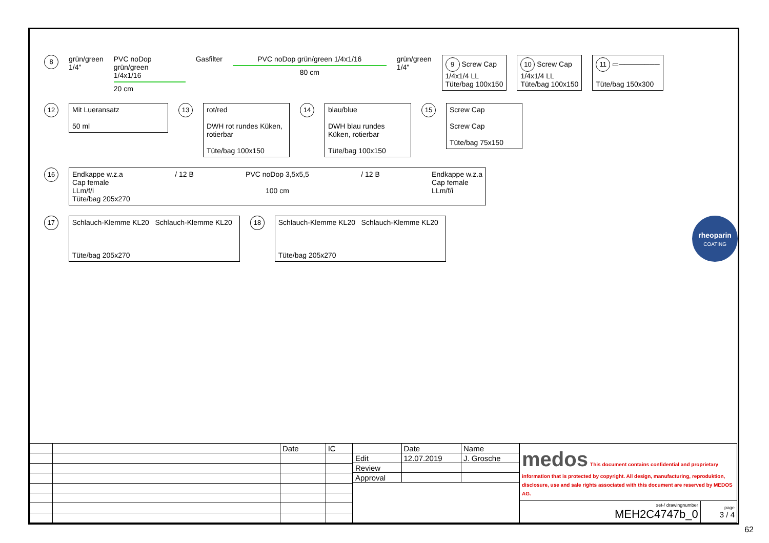8
grün/green
1/4"
PVC noDop
grün/green
1/4x1/16
20 cm
Gasfilter PVC noDop grün/green 1/4x1/16
80 cm
grün/green
1/4"
9 Screw Cap
1/4x1/4 LL
Tüte/bag 100x150
10 Screw Cap
1/4x1/4 LL
Tüte/bag 100x150
11 ▭────────
Tüte/bag 150x300
12
Mit Lueransatz
50 ml
13
rot/red
DWH rot rundes Küken, rotierbar
Tüte/bag 100x150
14
blau/blue
DWH blau rundes Küken, rotierbar
Tüte/bag 100x150
15
Screw Cap
Screw Cap
Tüte/bag 75x150
16
Endkappe w.z.a
Cap female
LLm/f/i
/ 12 B PVC noDop 3,5x5,5
100 cm
/ 12 B Endkappe w.z.a
Cap female
LLm/f/i
Tüte/bag 205x270
17
Schlauch-Klemme KL20 Schlauch-Klemme KL20
Tüte/bag 205x270
18
Schlauch-Klemme KL20 Schlauch-Klemme KL20
Tüte/bag 205x270
rheoparin
COATING
| | | Date | IC |
| | Date | Name |
| Edit | 12.07.2019 | J. Grosche |
| Review | | |
| Approval | | |
| medos This document contains confidential and proprietary information that is protected by copyright. All design, manufacturing, reproduktion, disclosure, use and sale rights associated with this document are reserved by MEDOS AG. | |
| set-/ drawingnumber MEH2C4747b_0 | page 3 / 4 |
62